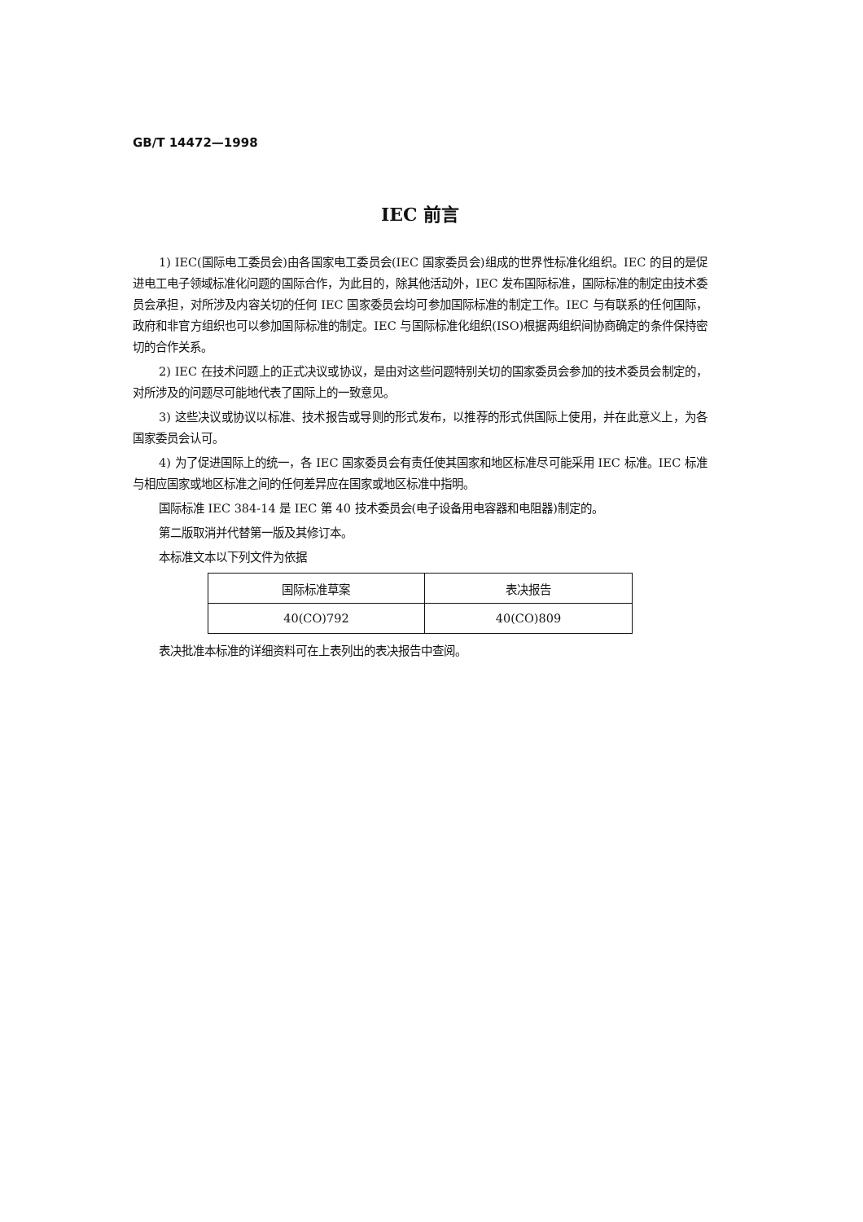GB/T 14472—1998
IEC 前言
1) IEC(国际电工委员会)由各国家电工委员会(IEC 国家委员会)组成的世界性标准化组织。IEC 的目的是促进电工电子领域标准化问题的国际合作，为此目的，除其他活动外，IEC 发布国际标准，国际标准的制定由技术委员会承担，对所涉及内容关切的任何 IEC 国家委员会均可参加国际标准的制定工作。IEC 与有联系的任何国际，政府和非官方组织也可以参加国际标准的制定。IEC 与国际标准化组织(ISO)根据两组织间协商确定的条件保持密切的合作关系。
2) IEC 在技术问题上的正式决议或协议，是由对这些问题特别关切的国家委员会参加的技术委员会制定的，对所涉及的问题尽可能地代表了国际上的一致意见。
3) 这些决议或协议以标准、技术报告或导则的形式发布，以推荐的形式供国际上使用，并在此意义上，为各国家委员会认可。
4) 为了促进国际上的统一，各 IEC 国家委员会有责任使其国家和地区标准尽可能采用 IEC 标准。IEC 标准与相应国家或地区标准之间的任何差异应在国家或地区标准中指明。
国际标准 IEC 384-14 是 IEC 第 40 技术委员会(电子设备用电容器和电阻器)制定的。
第二版取消并代替第一版及其修订本。
本标准文本以下列文件为依据
| 国际标准草案 | 表决报告 |
| --- | --- |
| 40(CO)792 | 40(CO)809 |
表决批准本标准的详细资料可在上表列出的表决报告中查阅。